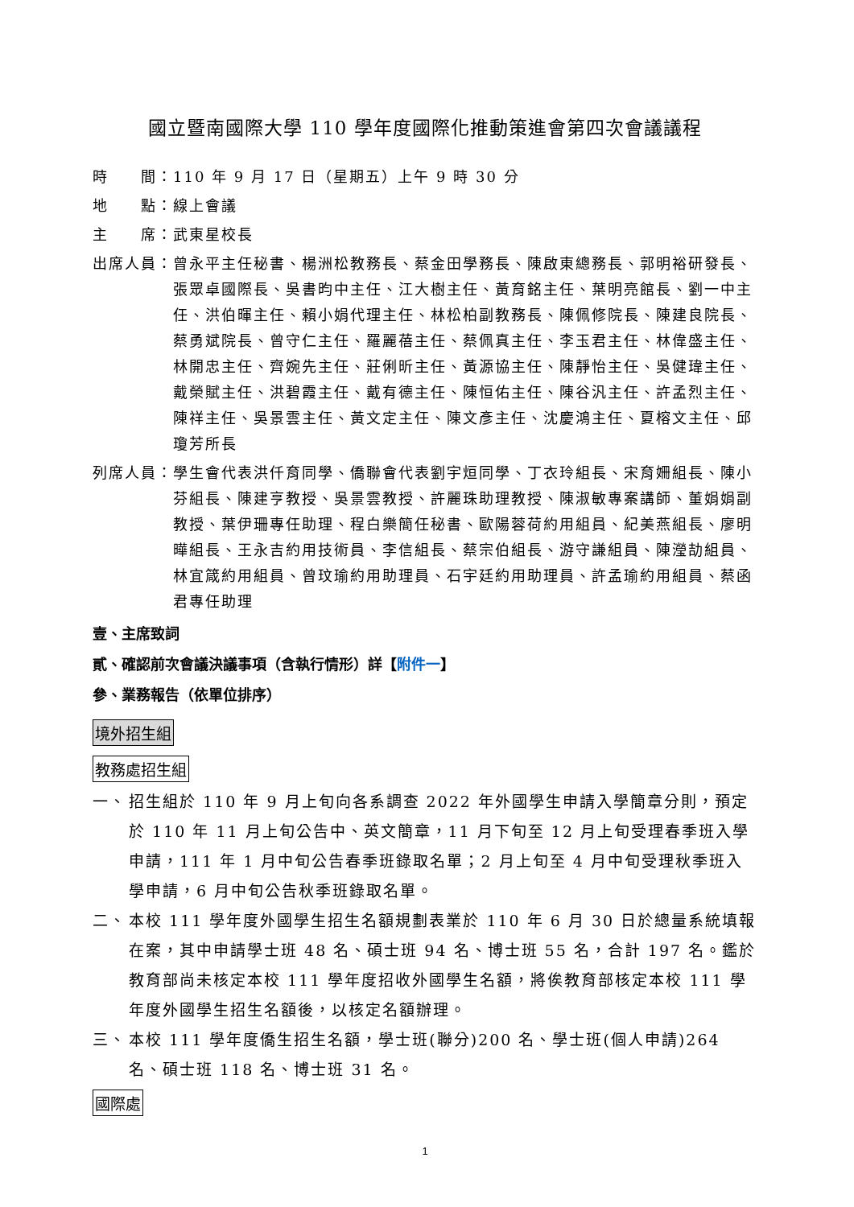國立暨南國際大學 110 學年度國際化推動策進會第四次會議議程
時　　間： 110 年 9 月 17 日（星期五）上午 9 時 30 分
地　　點： 線上會議
主　　席： 武東星校長
出席人員： 曾永平主任秘書、楊洲松教務長、蔡金田學務長、陳啟東總務長、郭明裕研發長、張眾卓國際長、吳書昀中主任、江大樹主任、黃育銘主任、葉明亮館長、劉一中主任、洪伯暉主任、賴小娟代理主任、林松柏副教務長、陳佩修院長、陳建良院長、蔡勇斌院長、曾守仁主任、羅麗蓓主任、蔡佩真主任、李玉君主任、林偉盛主任、林開忠主任、齊婉先主任、莊俐昕主任、黃源協主任、陳靜怡主任、吳健瑋主任、戴榮賦主任、洪碧霞主任、戴有德主任、陳恒佑主任、陳谷汎主任、許孟烈主任、陳祥主任、吳景雲主任、黃文定主任、陳文彥主任、沈慶鴻主任、夏榕文主任、邱瓊芳所長
列席人員： 學生會代表洪仟育同學、僑聯會代表劉宇烜同學、丁衣玲組長、宋育姍組長、陳小芬組長、陳建亨教授、吳景雲教授、許麗珠助理教授、陳淑敏專案講師、董娟娟副教授、葉伊珊專任助理、程白樂簡任秘書、歐陽蓉荷約用組員、紀美燕組長、廖明曄組長、王永吉約用技術員、李信組長、蔡宗伯組長、游守謙組員、陳瀅劼組員、林宜箴約用組員、曾玟瑜約用助理員、石宇廷約用助理員、許孟瑜約用組員、蔡函君專任助理
壹、主席致詞
貳、確認前次會議決議事項（含執行情形）詳【附件一】
參、業務報告（依單位排序）
境外招生組
教務處招生組
一、 招生組於 110 年 9 月上旬向各系調查 2022 年外國學生申請入學簡章分則，預定於 110 年 11 月上旬公告中、英文簡章，11 月下旬至 12 月上旬受理春季班入學申請，111 年 1 月中旬公告春季班錄取名單；2 月上旬至 4 月中旬受理秋季班入學申請，6 月中旬公告秋季班錄取名單。
二、 本校 111 學年度外國學生招生名額規劃表業於 110 年 6 月 30 日於總量系統填報在案，其中申請學士班 48 名、碩士班 94 名、博士班 55 名，合計 197 名。鑑於教育部尚未核定本校 111 學年度招收外國學生名額，將俟教育部核定本校 111 學年度外國學生招生名額後，以核定名額辦理。
三、 本校 111 學年度僑生招生名額，學士班(聯分)200 名、學士班(個人申請)264 名、碩士班 118 名、博士班 31 名。
國際處
1